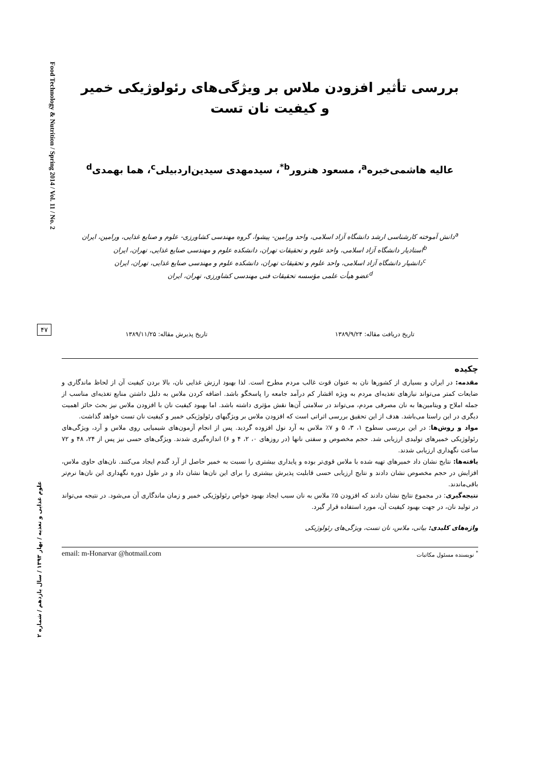Food Technology & Nutrition / Spring 2014 / Vol. 11 / No. 2
۴۷
علوم غذایی و تغذیه / بهار ۱۳۹۳ / سال یازدهم / شماره ۲
بررسی تأثیر افزودن ملاس بر ویژگی‌های رئولوژیکی خمیر
و کیفیت نان تست
عالیه هاشمی‌خبره<sup>a</sup>، مسعود هنرور<sup>b*</sup>، سیدمهدی سیدین‌اردبیلی<sup>c</sup>، هما بهمدی<sup>d</sup>
<sup>a</sup> دانش آموخته کارشناسی ارشد دانشگاه آزاد اسلامی، واحد ورامین- پیشوا، گروه مهندسی کشاورزی- علوم و صنایع غذایی، ورامین، ایران
<sup>b</sup> استادیار دانشگاه آزاد اسلامی، واحد علوم و تحقیقات تهران، دانشکده علوم و مهندسی صنایع غذایی، تهران، ایران
<sup>c</sup> دانشیار دانشگاه آزاد اسلامی، واحد علوم و تحقیقات تهران، دانشکده علوم و مهندسی صنایع غذایی، تهران، ایران
<sup>d</sup> عضو هیأت علمی مؤسسه تحقیقات فنی مهندسی کشاورزی، تهران، ایران
تاریخ دریافت مقاله: ۱۳۸۹/۹/۲۴ تاریخ پذیرش مقاله: ۱۳۸۹/۱۱/۲۵
چکیده
مقدمه: در ایران و بسیاری از کشورها نان به عنوان قوت غالب مردم مطرح است. لذا بهبود ارزش غذایی نان، بالا بردن کیفیت آن از لحاظ ماندگاری و ضایعات کمتر می‌تواند نیازهای تغذیه‌ای مردم به ویژه اقشار کم درآمد جامعه را پاسخگو باشد. اضافه کردن ملاس به دلیل داشتن منابع تغذیه‌ای مناسب از جمله املاح و ویتامین‌ها به نان مصرفی مردم، می‌تواند در سلامتی آن‌ها نقش مؤثری داشته باشد. اما بهبود کیفیت نان با افزودن ملاس نیز بحث حائز اهمیت دیگری در این راستا می‌باشد. هدف از این تحقیق بررسی اثراتی است که افزودن ملاس بر ویژگیهای رئولوژیکی خمیر و کیفیت نان تست خواهد گذاشت.
مواد و روش‌ها: در این بررسی سطوح ۱، ۳، ۵ و ۷٪ ملاس به آرد نول افزوده گردید. پس از انجام آزمون‌های شیمیایی روی ملاس و آرد، ویژگی‌های رئولوژیکی خمیرهای تولیدی ارزیابی شد. حجم مخصوص و سفتی نانها (در روزهای ۰، ۲، ۴ و ۶) اندازه‌گیری شدند. ویژگی‌های حسی نیز پس از ۲۴، ۴۸ و ۷۲ ساعت نگهداری ارزیابی شدند.
یافته‌ها: نتایج نشان داد خمیرهای تهیه شده با ملاس قوی‌تر بوده و پایداری بیشتری را نسبت به خمیر حاصل از آرد گندم ایجاد می‌کنند. نان‌های حاوی ملاس، افزایش در حجم مخصوص نشان دادند و نتایج ارزیابی حسی قابلیت پذیرش بیشتری را برای این نان‌ها نشان داد و در طول دوره نگهداری این نان‌ها نرم‌تر باقی‌ماندند.
نتیجه‌گیری: در مجموع نتایج نشان دادند که افزودن ۵٪ ملاس به نان سبب ایجاد بهبود خواص رئولوژیکی خمیر و زمان ماندگاری آن می‌شود. در نتیجه می‌تواند در تولید نان، در جهت بهبود کیفیت آن، مورد استفاده قرار گیرد.
واژه‌های کلیدی: بیاتی، ملاس، نان تست، ویژگی‌های رئولوژیکی
<sup>*</sup> نویسنده مسئول مکاتبات email: m-Honarvar @hotmail.com